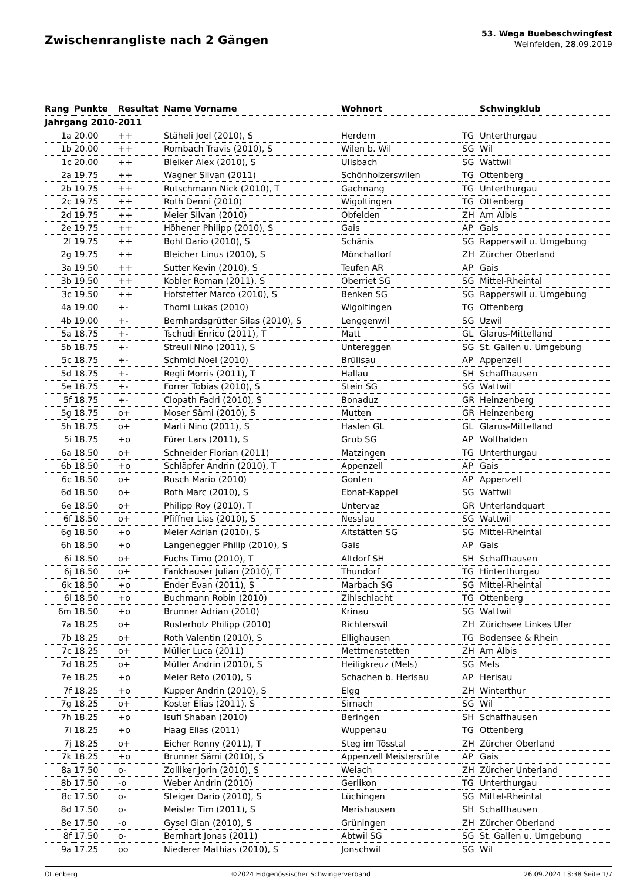Zwischenrangliste nach 2 Gängen
53. Wega Buebeschwingfest
Weinfelden, 28.09.2019
| Rang | Punkte | Resultat | Name Vorname | Wohnort | | Schwingklub |
| --- | --- | --- | --- | --- | --- | --- |
| Jahrgang 2010-2011 | | | | | | |
| 1a | 20.00 | ++ | Stäheli Joel (2010), S | Herdern | TG | Unterthurgau |
| 1b | 20.00 | ++ | Rombach Travis (2010), S | Wilen b. Wil | SG | Wil |
| 1c | 20.00 | ++ | Bleiker Alex (2010), S | Ulisbach | SG | Wattwil |
| 2a | 19.75 | ++ | Wagner Silvan (2011) | Schönholzerswilen | TG | Ottenberg |
| 2b | 19.75 | ++ | Rutschmann Nick (2010), T | Gachnang | TG | Unterthurgau |
| 2c | 19.75 | ++ | Roth Denni (2010) | Wigoltingen | TG | Ottenberg |
| 2d | 19.75 | ++ | Meier Silvan (2010) | Obfelden | ZH | Am Albis |
| 2e | 19.75 | ++ | Höhener Philipp (2010), S | Gais | AP | Gais |
| 2f | 19.75 | ++ | Bohl Dario (2010), S | Schänis | SG | Rapperswil u. Umgebung |
| 2g | 19.75 | ++ | Bleicher Linus (2010), S | Mönchaltorf | ZH | Zürcher Oberland |
| 3a | 19.50 | ++ | Sutter Kevin (2010), S | Teufen AR | AP | Gais |
| 3b | 19.50 | ++ | Kobler Roman (2011), S | Oberriet SG | SG | Mittel-Rheintal |
| 3c | 19.50 | ++ | Hofstetter Marco (2010), S | Benken SG | SG | Rapperswil u. Umgebung |
| 4a | 19.00 | +- | Thomi Lukas (2010) | Wigoltingen | TG | Ottenberg |
| 4b | 19.00 | +- | Bernhardsgrütter Silas (2010), S | Lenggenwil | SG | Uzwil |
| 5a | 18.75 | +- | Tschudi Enrico (2011), T | Matt | GL | Glarus-Mittelland |
| 5b | 18.75 | +- | Streuli Nino (2011), S | Untereggen | SG | St. Gallen u. Umgebung |
| 5c | 18.75 | +- | Schmid Noel (2010) | Brülisau | AP | Appenzell |
| 5d | 18.75 | +- | Regli Morris (2011), T | Hallau | SH | Schaffhausen |
| 5e | 18.75 | +- | Forrer Tobias (2010), S | Stein SG | SG | Wattwil |
| 5f | 18.75 | +- | Clopath Fadri (2010), S | Bonaduz | GR | Heinzenberg |
| 5g | 18.75 | o+ | Moser Sämi (2010), S | Mutten | GR | Heinzenberg |
| 5h | 18.75 | o+ | Marti Nino (2011), S | Haslen GL | GL | Glarus-Mittelland |
| 5i | 18.75 | +o | Fürer Lars (2011), S | Grub SG | AP | Wolfhalden |
| 6a | 18.50 | o+ | Schneider Florian (2011) | Matzingen | TG | Unterthurgau |
| 6b | 18.50 | +o | Schläpfer Andrin (2010), T | Appenzell | AP | Gais |
| 6c | 18.50 | o+ | Rusch Mario (2010) | Gonten | AP | Appenzell |
| 6d | 18.50 | o+ | Roth Marc (2010), S | Ebnat-Kappel | SG | Wattwil |
| 6e | 18.50 | o+ | Philipp Roy (2010), T | Untervaz | GR | Unterlandquart |
| 6f | 18.50 | o+ | Pfiffner Lias (2010), S | Nesslau | SG | Wattwil |
| 6g | 18.50 | +o | Meier Adrian (2010), S | Altstätten SG | SG | Mittel-Rheintal |
| 6h | 18.50 | +o | Langenegger Philip (2010), S | Gais | AP | Gais |
| 6i | 18.50 | o+ | Fuchs Timo (2010), T | Altdorf SH | SH | Schaffhausen |
| 6j | 18.50 | o+ | Fankhauser Julian (2010), T | Thundorf | TG | Hinterthurgau |
| 6k | 18.50 | +o | Ender Evan (2011), S | Marbach SG | SG | Mittel-Rheintal |
| 6l | 18.50 | +o | Buchmann Robin (2010) | Zihlschlacht | TG | Ottenberg |
| 6m | 18.50 | +o | Brunner Adrian (2010) | Krinau | SG | Wattwil |
| 7a | 18.25 | o+ | Rusterholz Philipp (2010) | Richterswil | ZH | Zürichsee Linkes Ufer |
| 7b | 18.25 | o+ | Roth Valentin (2010), S | Ellighausen | TG | Bodensee & Rhein |
| 7c | 18.25 | o+ | Müller Luca (2011) | Mettmenstetten | ZH | Am Albis |
| 7d | 18.25 | o+ | Müller Andrin (2010), S | Heiligkreuz (Mels) | SG | Mels |
| 7e | 18.25 | +o | Meier Reto (2010), S | Schachen b. Herisau | AP | Herisau |
| 7f | 18.25 | +o | Kupper Andrin (2010), S | Elgg | ZH | Winterthur |
| 7g | 18.25 | o+ | Koster Elias (2011), S | Sirnach | SG | Wil |
| 7h | 18.25 | +o | Isufi Shaban (2010) | Beringen | SH | Schaffhausen |
| 7i | 18.25 | +o | Haag Elias (2011) | Wuppenau | TG | Ottenberg |
| 7j | 18.25 | o+ | Eicher Ronny (2011), T | Steg im Tösstal | ZH | Zürcher Oberland |
| 7k | 18.25 | +o | Brunner Sämi (2010), S | Appenzell Meistersrüte | AP | Gais |
| 8a | 17.50 | o- | Zolliker Jorin (2010), S | Weiach | ZH | Zürcher Unterland |
| 8b | 17.50 | -o | Weber Andrin (2010) | Gerlikon | TG | Unterthurgau |
| 8c | 17.50 | o- | Steiger Dario (2010), S | Lüchingen | SG | Mittel-Rheintal |
| 8d | 17.50 | o- | Meister Tim (2011), S | Merishausen | SH | Schaffhausen |
| 8e | 17.50 | -o | Gysel Gian (2010), S | Grüningen | ZH | Zürcher Oberland |
| 8f | 17.50 | o- | Bernhart Jonas (2011) | Abtwil SG | SG | St. Gallen u. Umgebung |
| 9a | 17.25 | oo | Niederer Mathias (2010), S | Jonschwil | SG | Wil |
Ottenberg ©2024 Eidgenössischer Schwingerverband 26.09.2024 13:38 Seite 1/7